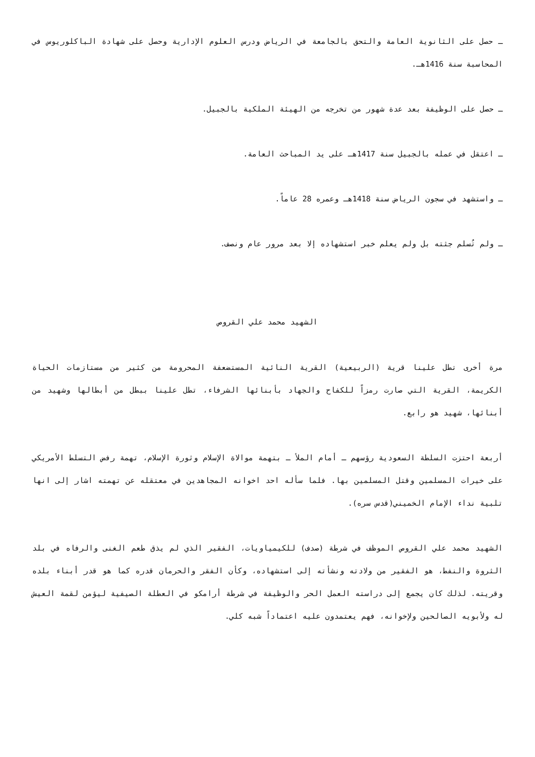ـ حصل على الثانوية العامة والتحق بالجامعة في الرياض ودرس العلوم الإدارية وحصل على شهادة الباكلوريوس في المحاسبة سنة 1416هـ.
ـ حصل على الوظيفة بعد عدة شهور من تخرجه من الهيئة الملكية بالجبيل.
ـ اعتقل في عمله بالجبيل سنة 1417هـ على يد المباحث العامة.
ـ واستشهد في سجون الرياض سنة 1418هـ وعمره 28 عاماً.
ـ ولم تُسلم جثته بل ولم يعلم خبر استشهاده إلا بعد مرور عام ونصف.
الشهيد محمد علي القروص
مرة أخرى تطل علينا قرية (الربيعية) القرية النائية المستضعفة المحرومة من كثير من مستازمات الحياة الكريمة، القرية التي صارت رمزاً للكفاح والجهاد بأبنائها الشرفاء، تطل علينا ببطل من أبطالها وشهيد من أبنائها، شهيد هو رابع.
أربعة احتزت السلطة السعودية رؤسهم ـ أمام الملأ ـ بتهمة موالاة الإسلام وثورة الإسلام، تهمة رفض التسلط الأمريكي على خيرات المسلمين وقتل المسلمين بها. فلما سأله احد اخوانه المجاهدين في معتقله عن تهمته اشار إلى انها تلبية نداء الإمام الخميني(قدس سره).
الشهيد محمد علي القروص الموظف في شرطة (صدف) للكيمياويات، الفقير الذي لم يذق طعم الغنى والرفاه في بلد الثروة والنفط، هو الفقير من ولادته ونشأته إلى استشهاده، وكأن الفقر والحرمان قدره كما هو قدر أبناء بلده وقريته. لذلك كان يجمع إلى دراسته العمل الحر والوظيفة في شرطة أرامكو في العطلة الصيفية ليؤمن لقمة العيش له ولأبويه الصالحين ولإخوانه، فهم يعتمدون عليه اعتماداً شبه كلي.